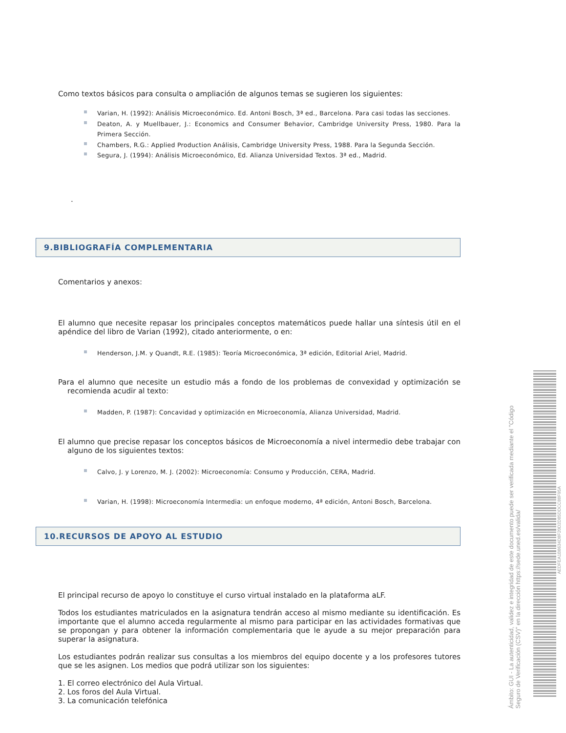Como textos básicos para consulta o ampliación de algunos temas se sugieren los siguientes:
Varian, H. (1992): Análisis Microeconómico. Ed. Antoni Bosch, 3ª ed., Barcelona. Para casi todas las secciones.
Deaton, A. y Muellbauer, J.: Economics and Consumer Behavior, Cambridge University Press, 1980. Para la Primera Sección.
Chambers, R.G.: Applied Production Análisis, Cambridge University Press, 1988. Para la Segunda Sección.
Segura, J. (1994): Análisis Microeconómico, Ed. Alianza Universidad Textos. 3ª ed., Madrid.
.
9.BIBLIOGRAFÍA COMPLEMENTARIA
Comentarios y anexos:
El alumno que necesite repasar los principales conceptos matemáticos puede hallar una síntesis útil en el apéndice del libro de Varian (1992), citado anteriormente, o en:
Henderson, J.M. y Quandt, R.E. (1985): Teoría Microeconómica, 3ª edición, Editorial Ariel, Madrid.
Para el alumno que necesite un estudio más a fondo de los problemas de convexidad y optimización se recomienda acudir al texto:
Madden, P. (1987): Concavidad y optimización en Microeconomía, Alianza Universidad, Madrid.
El alumno que precise repasar los conceptos básicos de Microeconomía a nivel intermedio debe trabajar con alguno de los siguientes textos:
Calvo, J. y Lorenzo, M. J. (2002): Microeconomía: Consumo y Producción, CERA, Madrid.
Varian, H. (1998): Microeconomía Intermedia: un enfoque moderno, 4ª edición, Antoni Bosch, Barcelona.
10.RECURSOS DE APOYO AL ESTUDIO
El principal recurso de apoyo lo constituye el curso virtual instalado en la plataforma aLF.
Todos los estudiantes matriculados en la asignatura tendrán acceso al mismo mediante su identificación. Es importante que el alumno acceda regularmente al mismo para participar en las actividades formativas que se propongan y para obtener la información complementaria que le ayude a su mejor preparación para superar la asignatura.
Los estudiantes podrán realizar sus consultas a los miembros del equipo docente y a los profesores tutores que se les asignen. Los medios que podrá utilizar son los siguientes:
1. El correo electrónico del Aula Virtual.
2. Los foros del Aula Virtual.
3. La comunicación telefónica
Ámbito: GUI - La autenticidad, validez e integridad de este documento puede ser verificada mediante el "Código Seguro de Verificación (CSV)" en la dirección https://sede.uned.es/valida/
AEDFEA1B8634D8F20D2D85DDCC88F95A